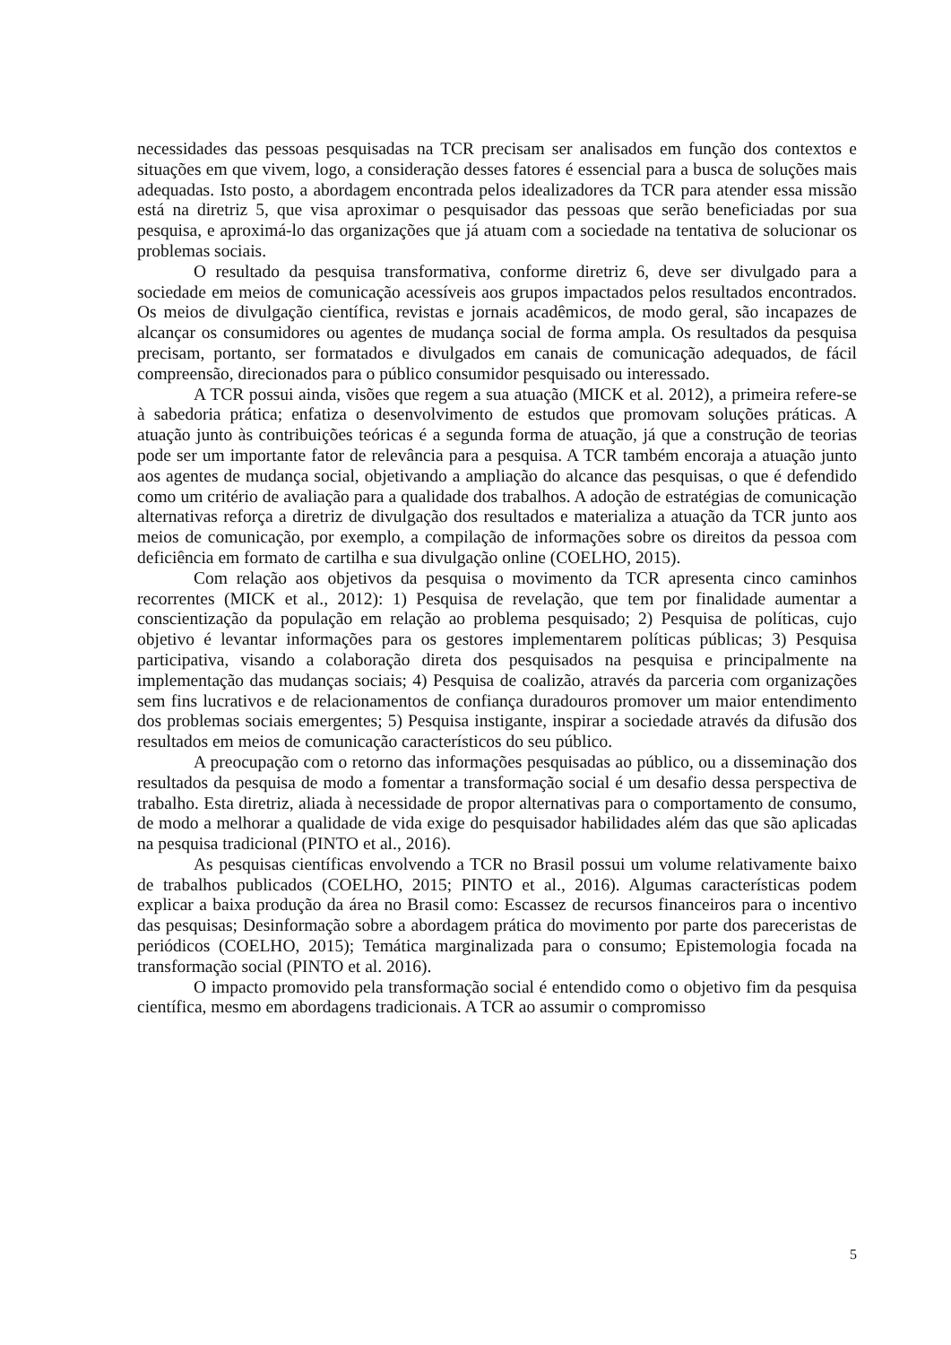necessidades das pessoas pesquisadas na TCR precisam ser analisados em função dos contextos e situações em que vivem, logo, a consideração desses fatores é essencial para a busca de soluções mais adequadas. Isto posto, a abordagem encontrada pelos idealizadores da TCR para atender essa missão está na diretriz 5, que visa aproximar o pesquisador das pessoas que serão beneficiadas por sua pesquisa, e aproximá-lo das organizações que já atuam com a sociedade na tentativa de solucionar os problemas sociais.
O resultado da pesquisa transformativa, conforme diretriz 6, deve ser divulgado para a sociedade em meios de comunicação acessíveis aos grupos impactados pelos resultados encontrados. Os meios de divulgação científica, revistas e jornais acadêmicos, de modo geral, são incapazes de alcançar os consumidores ou agentes de mudança social de forma ampla. Os resultados da pesquisa precisam, portanto, ser formatados e divulgados em canais de comunicação adequados, de fácil compreensão, direcionados para o público consumidor pesquisado ou interessado.
A TCR possui ainda, visões que regem a sua atuação (MICK et al. 2012), a primeira refere-se à sabedoria prática; enfatiza o desenvolvimento de estudos que promovam soluções práticas. A atuação junto às contribuições teóricas é a segunda forma de atuação, já que a construção de teorias pode ser um importante fator de relevância para a pesquisa. A TCR também encoraja a atuação junto aos agentes de mudança social, objetivando a ampliação do alcance das pesquisas, o que é defendido como um critério de avaliação para a qualidade dos trabalhos. A adoção de estratégias de comunicação alternativas reforça a diretriz de divulgação dos resultados e materializa a atuação da TCR junto aos meios de comunicação, por exemplo, a compilação de informações sobre os direitos da pessoa com deficiência em formato de cartilha e sua divulgação online (COELHO, 2015).
Com relação aos objetivos da pesquisa o movimento da TCR apresenta cinco caminhos recorrentes (MICK et al., 2012): 1) Pesquisa de revelação, que tem por finalidade aumentar a conscientização da população em relação ao problema pesquisado; 2) Pesquisa de políticas, cujo objetivo é levantar informações para os gestores implementarem políticas públicas; 3) Pesquisa participativa, visando a colaboração direta dos pesquisados na pesquisa e principalmente na implementação das mudanças sociais; 4) Pesquisa de coalizão, através da parceria com organizações sem fins lucrativos e de relacionamentos de confiança duradouros promover um maior entendimento dos problemas sociais emergentes; 5) Pesquisa instigante, inspirar a sociedade através da difusão dos resultados em meios de comunicação característicos do seu público.
A preocupação com o retorno das informações pesquisadas ao público, ou a disseminação dos resultados da pesquisa de modo a fomentar a transformação social é um desafio dessa perspectiva de trabalho. Esta diretriz, aliada à necessidade de propor alternativas para o comportamento de consumo, de modo a melhorar a qualidade de vida exige do pesquisador habilidades além das que são aplicadas na pesquisa tradicional (PINTO et al., 2016).
As pesquisas científicas envolvendo a TCR no Brasil possui um volume relativamente baixo de trabalhos publicados (COELHO, 2015; PINTO et al., 2016). Algumas características podem explicar a baixa produção da área no Brasil como: Escassez de recursos financeiros para o incentivo das pesquisas; Desinformação sobre a abordagem prática do movimento por parte dos pareceristas de periódicos (COELHO, 2015); Temática marginalizada para o consumo; Epistemologia focada na transformação social (PINTO et al. 2016).
O impacto promovido pela transformação social é entendido como o objetivo fim da pesquisa científica, mesmo em abordagens tradicionais. A TCR ao assumir o compromisso
5